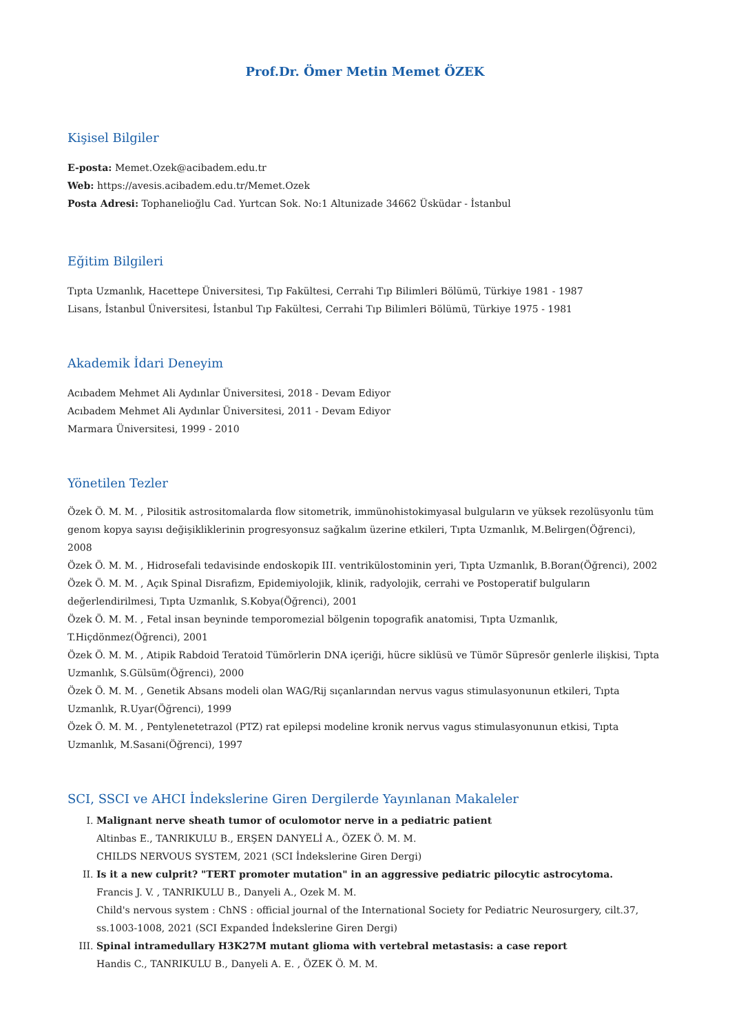Prof.Dr. Ömer Metin Memet ÖZEK
Kişisel Bilgiler
E-posta: Memet.Ozek@acibadem.edu.tr
Web: https://avesis.acibadem.edu.tr/Memet.Ozek
Posta Adresi: Tophanelioğlu Cad. Yurtcan Sok. No:1 Altunizade 34662 Üsküdar - İstanbul
Eğitim Bilgileri
Tıpta Uzmanlık, Hacettepe Üniversitesi, Tıp Fakültesi, Cerrahi Tıp Bilimleri Bölümü, Türkiye 1981 - 1987
Lisans, İstanbul Üniversitesi, İstanbul Tıp Fakültesi, Cerrahi Tıp Bilimleri Bölümü, Türkiye 1975 - 1981
Akademik İdari Deneyim
Acıbadem Mehmet Ali Aydınlar Üniversitesi, 2018 - Devam Ediyor
Acıbadem Mehmet Ali Aydınlar Üniversitesi, 2011 - Devam Ediyor
Marmara Üniversitesi, 1999 - 2010
Yönetilen Tezler
Özek Ö. M. M. , Pilositik astrositomalarda flow sitometrik, immünohistokimyasal bulguların ve yüksek rezolüsyonlu tüm genom kopya sayısı değişikliklerinin progresyonsuz sağkalım üzerine etkileri, Tıpta Uzmanlık, M.Belirgen(Öğrenci), 2008
Özek Ö. M. M. , Hidrosefali tedavisinde endoskopik III. ventrikülostominin yeri, Tıpta Uzmanlık, B.Boran(Öğrenci), 2002
Özek Ö. M. M. , Açık Spinal Disrafizm, Epidemiyolojik, klinik, radyolojik, cerrahi ve Postoperatif bulguların değerlendirilmesi, Tıpta Uzmanlık, S.Kobya(Öğrenci), 2001
Özek Ö. M. M. , Fetal insan beyninde temporomezial bölgenin topografik anatomisi, Tıpta Uzmanlık, T.Hiçdönmez(Öğrenci), 2001
Özek Ö. M. M. , Atipik Rabdoid Teratoid Tümörlerin DNA içeriği, hücre siklüsü ve Tümör Süpresör genlerle ilişkisi, Tıpta Uzmanlık, S.Gülsüm(Öğrenci), 2000
Özek Ö. M. M. , Genetik Absans modeli olan WAG/Rij sıçanlarından nervus vagus stimulasyonunun etkileri, Tıpta Uzmanlık, R.Uyar(Öğrenci), 1999
Özek Ö. M. M. , Pentylenetetrazol (PTZ) rat epilepsi modeline kronik nervus vagus stimulasyonunun etkisi, Tıpta Uzmanlık, M.Sasani(Öğrenci), 1997
SCI, SSCI ve AHCI İndekslerine Giren Dergilerde Yayınlanan Makaleler
I. Malignant nerve sheath tumor of oculomotor nerve in a pediatric patient
Altinbas E., TANRIKULU B., ERŞEN DANYELİ A., ÖZEK Ö. M. M.
CHILDS NERVOUS SYSTEM, 2021 (SCI İndekslerine Giren Dergi)
II. Is it a new culprit? "TERT promoter mutation" in an aggressive pediatric pilocytic astrocytoma.
Francis J. V. , TANRIKULU B., Danyeli A., Ozek M. M.
Child's nervous system : ChNS : official journal of the International Society for Pediatric Neurosurgery, cilt.37, ss.1003-1008, 2021 (SCI Expanded İndekslerine Giren Dergi)
III. Spinal intramedullary H3K27M mutant glioma with vertebral metastasis: a case report
Handis C., TANRIKULU B., Danyeli A. E. , ÖZEK Ö. M. M.